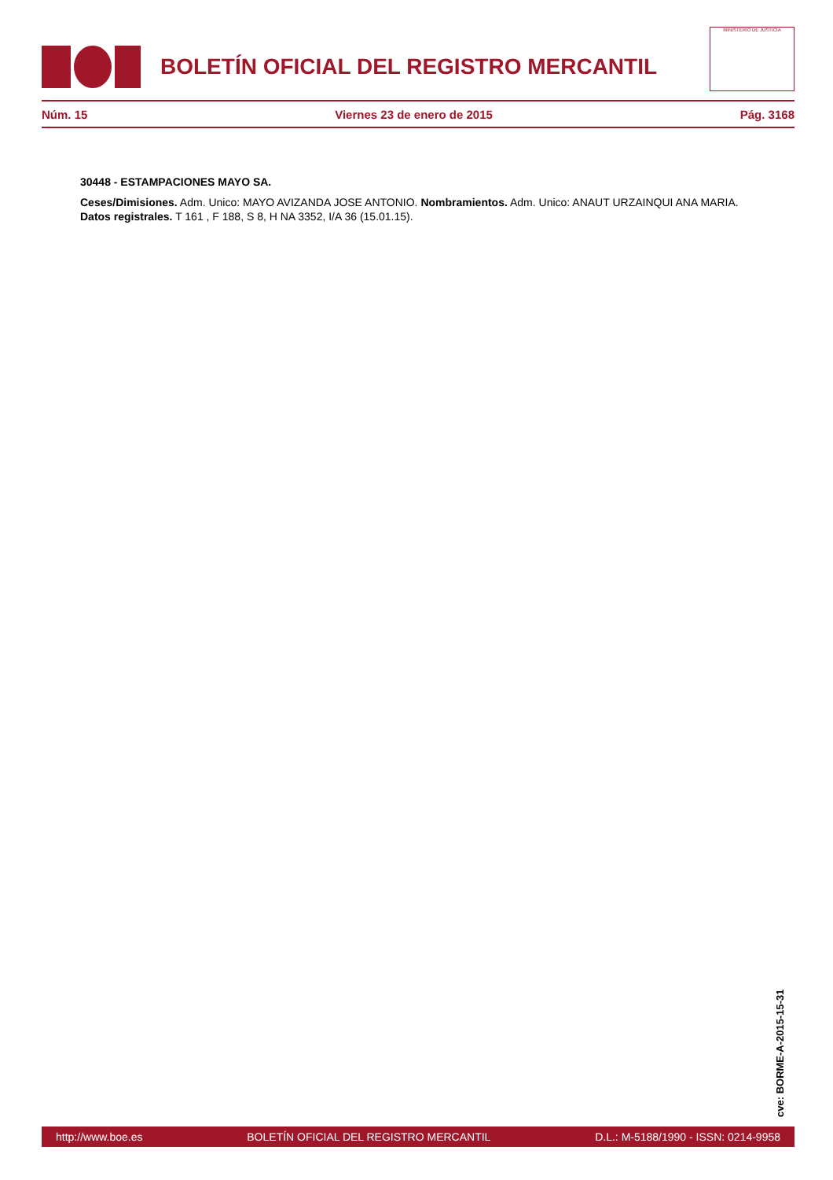BOLETÍN OFICIAL DEL REGISTRO MERCANTIL
MINISTERIO DE JUSTICIA
Núm. 15 Viernes 23 de enero de 2015 Pág. 3168
30448 - ESTAMPACIONES MAYO SA.
Ceses/Dimisiones. Adm. Unico: MAYO AVIZANDA JOSE ANTONIO. Nombramientos. Adm. Unico: ANAUT URZAINQUI ANA MARIA. Datos registrales. T 161 , F 188, S 8, H NA 3352, I/A 36 (15.01.15).
cve: BORME-A-2015-15-31
http://www.boe.es BOLETÍN OFICIAL DEL REGISTRO MERCANTIL D.L.: M-5188/1990 - ISSN: 0214-9958